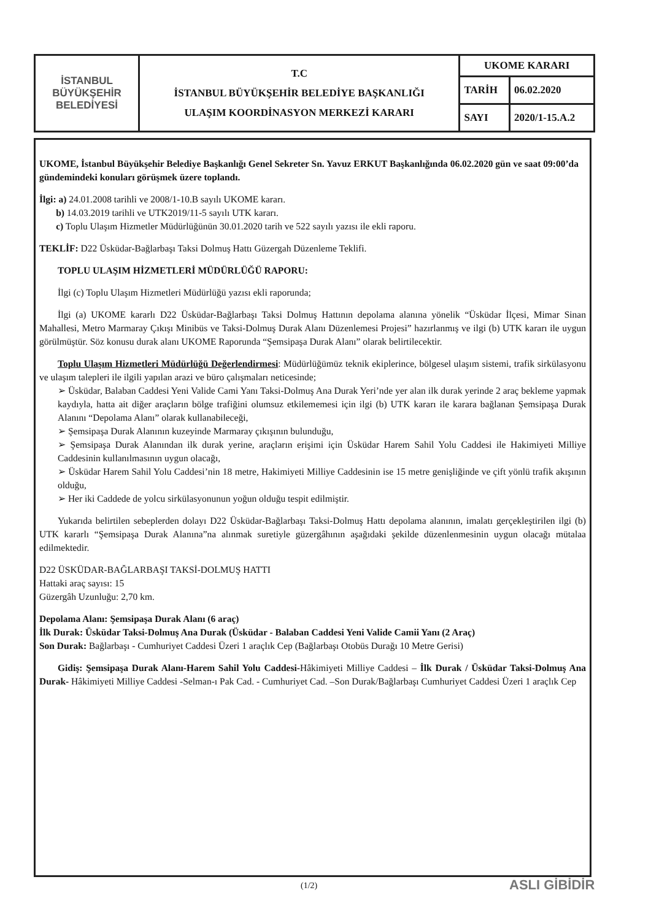| İSTANBUL BÜYÜKŞEHİR BELEDİYESİ | T.C İSTANBUL BÜYÜKŞEHİR BELEDİYE BAŞKANLIĞI ULAŞIM KOORDİNASYON MERKEZİ KARARI | UKOME KARARI | |
| | | TARİH | 06.02.2020 |
| | | SAYI | 2020/1-15.A.2 |
UKOME, İstanbul Büyükşehir Belediye Başkanlığı Genel Sekreter Sn. Yavuz ERKUT Başkanlığında 06.02.2020 gün ve saat 09:00’da gündemindeki konuları görüşmek üzere toplandı.
İlgi: a) 24.01.2008 tarihli ve 2008/1-10.B sayılı UKOME kararı.
b) 14.03.2019 tarihli ve UTK2019/11-5 sayılı UTK kararı.
c) Toplu Ulaşım Hizmetler Müdürlüğünün 30.01.2020 tarih ve 522 sayılı yazısı ile ekli raporu.
TEKLİF: D22 Üsküdar-Bağlarbaşı Taksi Dolmuş Hattı Güzergah Düzenleme Teklifi.
TOPLU ULAŞIM HİZMETLERİ MÜDÜRLÜĞÜ RAPORU:
İlgi (c) Toplu Ulaşım Hizmetleri Müdürlüğü yazısı ekli raporunda;
İlgi (a) UKOME kararlı D22 Üsküdar-Bağlarbaşı Taksi Dolmuş Hattının depolama alanına yönelik “Üsküdar İlçesi, Mimar Sinan Mahallesi, Metro Marmaray Çıkışı Minibüs ve Taksi-Dolmuş Durak Alanı Düzenlemesi Projesi” hazırlanmış ve ilgi (b) UTK kararı ile uygun görülmüştür. Söz konusu durak alanı UKOME Raporunda “Şemsipaşa Durak Alanı” olarak belirtilecektir.
Toplu Ulaşım Hizmetleri Müdürlüğü Değerlendirmesi: Müdürlüğümüz teknik ekiplerince, bölgesel ulaşım sistemi, trafik sirkülasyonu ve ulaşım talepleri ile ilgili yapılan arazi ve büro çalışmaları neticesinde;
➢ Üsküdar, Balaban Caddesi Yeni Valide Cami Yanı Taksi-Dolmuş Ana Durak Yeri’nde yer alan ilk durak yerinde 2 araç bekleme yapmak kaydıyla, hatta ait diğer araçların bölge trafiğini olumsuz etkilememesi için ilgi (b) UTK kararı ile karara bağlanan Şemsipaşa Durak Alanını “Depolama Alanı” olarak kullanabileceği,
➢ Şemsipaşa Durak Alanının kuzeyinde Marmaray çıkışının bulunduğu,
➢ Şemsipaşa Durak Alanından ilk durak yerine, araçların erişimi için Üsküdar Harem Sahil Yolu Caddesi ile Hakimiyeti Milliye Caddesinin kullanılmasının uygun olacağı,
➢ Üsküdar Harem Sahil Yolu Caddesi’nin 18 metre, Hakimiyeti Milliye Caddesinin ise 15 metre genişliğinde ve çift yönlü trafik akışının olduğu,
➢ Her iki Caddede de yolcu sirkülasyonunun yoğun olduğu tespit edilmiştir.
Yukarıda belirtilen sebeplerden dolayı D22 Üsküdar-Bağlarbaşı Taksi-Dolmuş Hattı depolama alanının, imalatı gerçekleştirilen ilgi (b) UTK kararlı “Şemsipaşa Durak Alanına”na alınmak suretiyle güzergâhının aşağıdaki şekilde düzenlenmesinin uygun olacağı mütalaa edilmektedir.
D22 ÜSKÜDAR-BAĞLARBAŞI TAKSİ-DOLMUŞ HATTI
Hattaki araç sayısı: 15
Güzergâh Uzunluğu: 2,70 km.
Depolama Alanı: Şemsipaşa Durak Alanı (6 araç)
İlk Durak: Üsküdar Taksi-Dolmuş Ana Durak (Üsküdar - Balaban Caddesi Yeni Valide Camii Yanı (2 Araç)
Son Durak: Bağlarbaşı - Cumhuriyet Caddesi Üzeri 1 araçlık Cep (Bağlarbaşı Otobüs Durağı 10 Metre Gerisi)
Gidiş: Şemsipaşa Durak Alanı-Harem Sahil Yolu Caddesi-Hâkimiyeti Milliye Caddesi – İlk Durak / Üsküdar Taksi-Dolmuş Ana Durak- Hâkimiyeti Milliye Caddesi -Selman-ı Pak Cad. - Cumhuriyet Cad. –Son Durak/Bağlarbaşı Cumhuriyet Caddesi Üzeri 1 araçlık Cep
(1/2) ASLI GİBİDİR